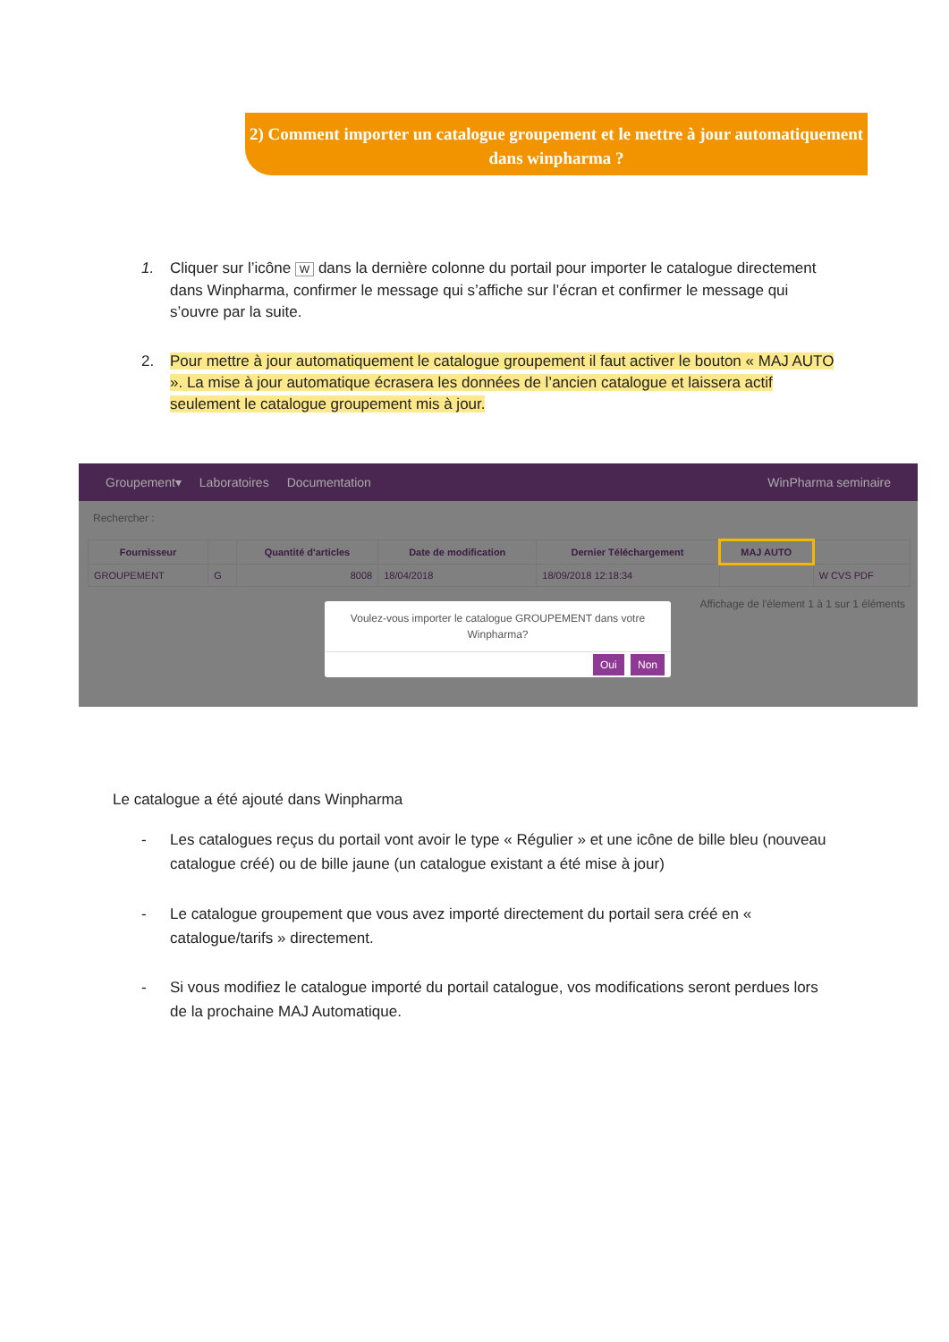2) Comment importer un catalogue groupement et le mettre à jour automatiquement dans winpharma ?
1.
Cliquer sur l’icône W dans la dernière colonne du portail pour importer le catalogue directement dans Winpharma, confirmer le message qui s’affiche sur l’écran et confirmer le message qui s’ouvre par la suite.
2.
Pour mettre à jour automatiquement le catalogue groupement il faut activer le bouton « MAJ AUTO ». La mise à jour automatique écrasera les données de l’ancien catalogue et laissera actif seulement le catalogue groupement mis à jour.
Groupement▾ Laboratoires Documentation WinPharma seminaire
Rechercher :
| Fournisseur | | Quantité d'articles | Date de modification | Dernier Téléchargement | MAJ AUTO | |
| --- | --- | --- | --- | --- | --- | --- |
| GROUPEMENT | G | 8008 | 18/04/2018 | 18/09/2018 12:18:34 | | W CVS PDF |
Affichage de l'élement 1 à 1 sur 1 éléments
Voulez-vous importer le catalogue GROUPEMENT dans votre Winpharma?
Oui Non
Le catalogue a été ajouté dans Winpharma
-
Les catalogues reçus du portail vont avoir le type « Régulier » et une icône de bille bleu (nouveau catalogue créé) ou de bille jaune (un catalogue existant a été mise à jour)
-
Le catalogue groupement que vous avez importé directement du portail sera créé en « catalogue/tarifs » directement.
-
Si vous modifiez le catalogue importé du portail catalogue, vos modifications seront perdues lors de la prochaine MAJ Automatique.